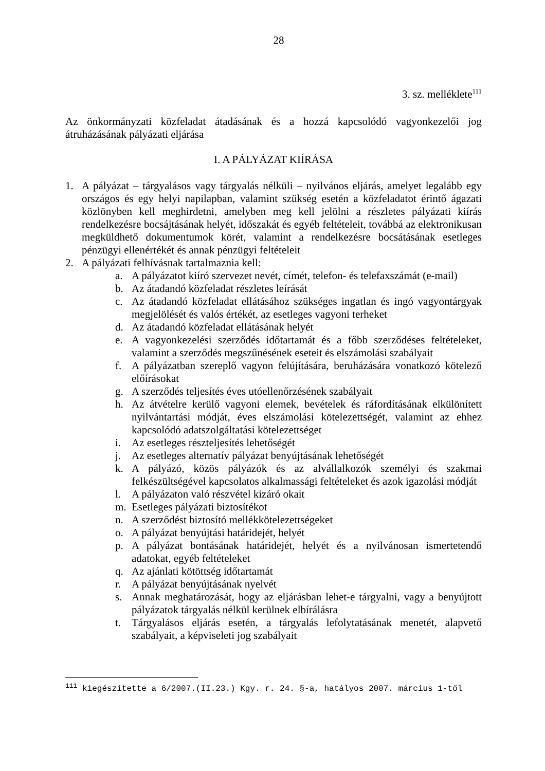28
3. sz. melléklete<sup>111</sup>
Az önkormányzati közfeladat átadásának és a hozzá kapcsolódó vagyonkezelői jog átruházásának pályázati eljárása
I. A PÁLYÁZAT KIÍRÁSA
1. A pályázat – tárgyalásos vagy tárgyalás nélküli – nyilvános eljárás, amelyet legalább egy országos és egy helyi napilapban, valamint szükség esetén a közfeladatot érintő ágazati közlönyben kell meghirdetni, amelyben meg kell jelölni a részletes pályázati kiírás rendelkezésre bocsájtásának helyét, időszakát és egyéb feltételeit, továbbá az elektronikusan megküldhető dokumentumok körét, valamint a rendelkezésre bocsátásának esetleges pénzügyi ellenértékét és annak pénzügyi feltételeit
2. A pályázati felhívásnak tartalmaznia kell:
a. A pályázatot kiíró szervezet nevét, címét, telefon- és telefaxszámát (e-mail)
b. Az átadandó közfeladat részletes leírását
c. Az átadandó közfeladat ellátásához szükséges ingatlan és ingó vagyontárgyak megjelölését és valós értékét, az esetleges vagyoni terheket
d. Az átadandó közfeladat ellátásának helyét
e. A vagyonkezelési szerződés időtartamát és a főbb szerződéses feltételeket, valamint a szerződés megszűnésének eseteit és elszámolási szabályait
f. A pályázatban szereplő vagyon felújítására, beruházására vonatkozó kötelező előírásokat
g. A szerződés teljesítés éves utóellenőrzésének szabályait
h. Az átvételre kerülő vagyoni elemek, bevételek és ráfordításának elkülönített nyilvántartási módját, éves elszámolási kötelezettségét, valamint az ehhez kapcsolódó adatszolgáltatási kötelezettséget
i. Az esetleges részteljesítés lehetőségét
j. Az esetleges alternatív pályázat benyújtásának lehetőségét
k. A pályázó, közös pályázók és az alvállalkozók személyi és szakmai felkészültségével kapcsolatos alkalmassági feltételeket és azok igazolási módját
l. A pályázaton való részvétel kizáró okait
m. Esetleges pályázati biztosítékot
n. A szerződést biztosító mellékkötelezettségeket
o. A pályázat benyújtási határidejét, helyét
p. A pályázat bontásának határidejét, helyét és a nyilvánosan ismertetendő adatokat, egyéb feltételeket
q. Az ajánlati kötöttség időtartamát
r. A pályázat benyújtásának nyelvét
s. Annak meghatározását, hogy az eljárásban lehet-e tárgyalni, vagy a benyújtott pályázatok tárgyalás nélkül kerülnek elbírálásra
t. Tárgyalásos eljárás esetén, a tárgyalás lefolytatásának menetét, alapvető szabályait, a képviseleti jog szabályait
<sup>111</sup> kiegészítette a 6/2007.(II.23.) Kgy. r. 24. §-a, hatályos 2007. március 1-től